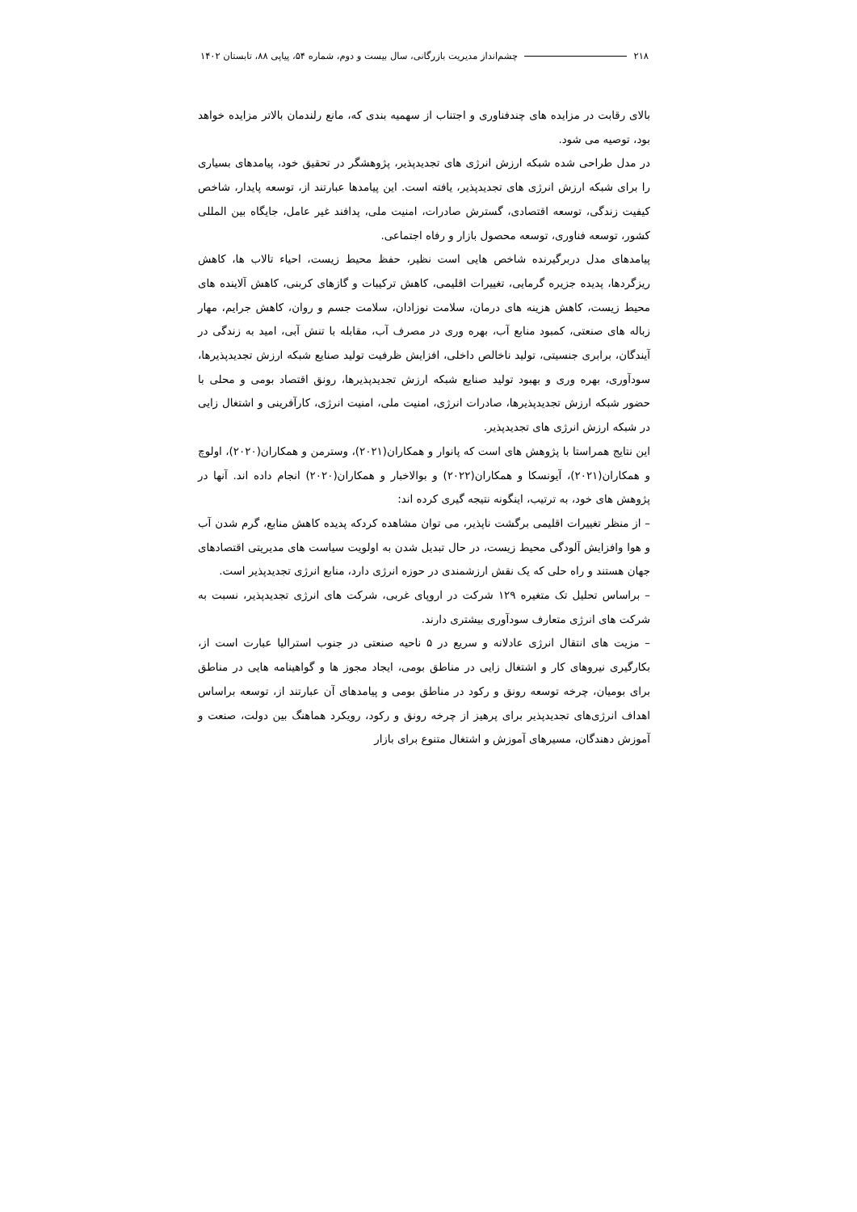۲۱۸ چشم‌انداز مدیریت بازرگانی، سال بیست و دوم، شماره ۵۴، پیاپی ۸۸، تابستان ۱۴۰۲
بالای رقابت در مزایده های چندفناوری و اجتناب از سهمیه بندی که، مانع رلندمان بالاتر مزایده خواهد بود، توصیه می شود.
در مدل طراحی شده شبکه ارزش انرژی های تجدیدپذیر، پژوهشگر در تحقیق خود، پیامدهای بسیاری را برای شبکه ارزش انرژی های تجدیدپذیر، یافته است. این پیامدها عبارتند از، توسعه پایدار، شاخص کیفیت زندگی، توسعه اقتصادی، گسترش صادرات، امنیت ملی، پدافند غیر عامل، جایگاه بین المللی کشور، توسعه فناوری، توسعه محصول بازار و رفاه اجتماعی.
پیامدهای مدل دربرگیرنده شاخص هایی است نظیر، حفظ محیط زیست، احیاء تالاب ها، کاهش ریزگردها، پدیده جزیره گرمایی، تغییرات اقلیمی، کاهش ترکیبات و گازهای کربنی، کاهش آلاینده های محیط زیست، کاهش هزینه های درمان، سلامت نوزادان، سلامت جسم و روان، کاهش جرایم، مهار زباله های صنعتی، کمبود منابع آب، بهره وری در مصرف آب، مقابله با تنش آبی، امید به زندگی در آیندگان، برابری جنسیتی، تولید ناخالص داخلی، افزایش ظرفیت تولید صنایع شبکه ارزش تجدیدپذیرها، سودآوری، بهره وری و بهبود تولید صنایع شبکه ارزش تجدیدپذیرها، رونق اقتصاد بومی و محلی با حضور شبکه ارزش تجدیدپذیرها، صادرات انرژی، امنیت ملی، امنیت انرژی، کارآفرینی و اشتغال زایی در شبکه ارزش انرژی های تجدیدپذیر.
این نتایج همراستا با پژوهش های است که پانوار و همکاران(۲۰۲۱)، وسترمن و همکاران(۲۰۲۰)، اولوچ و همکاران(۲۰۲۱)، آیونسکا و همکاران(۲۰۲۲) و بوالاخبار و همکاران(۲۰۲۰) انجام داده اند. آنها در پژوهش های خود، به ترتیب، اینگونه نتیجه گیری کرده اند:
– از منظر تغییرات اقلیمی برگشت ناپذیر، می توان مشاهده کردکه پدیده کاهش منابع، گرم شدن آب و هوا وافزایش آلودگی محیط زیست، در حال تبدیل شدن به اولویت سیاست های مدیریتی اقتصادهای جهان هستند و راه حلی که یک نقش ارزشمندی در حوزه انرژی دارد، منابع انرژی تجدیدپذیر است.
– براساس تحلیل تک متغیره ۱۲۹ شرکت در اروپای غربی، شرکت های انرژی تجدیدپذیر، نسبت به شرکت های انرژی متعارف سودآوری بیشتری دارند.
– مزیت های انتقال انرژی عادلانه و سریع در ۵ ناحیه صنعتی در جنوب استرالیا عبارت است از، بکارگیری نیروهای کار و اشتغال زایی در مناطق بومی، ایجاد مجوز ها و گواهینامه هایی در مناطق برای بومیان، چرخه توسعه رونق و رکود در مناطق بومی و پیامدهای آن عبارتند از، توسعه براساس اهداف انرژی‌های تجدیدپذیر برای پرهیز از چرخه رونق و رکود، رویکرد هماهنگ بین دولت، صنعت و آموزش دهندگان، مسیرهای آموزش و اشتغال متنوع برای بازار